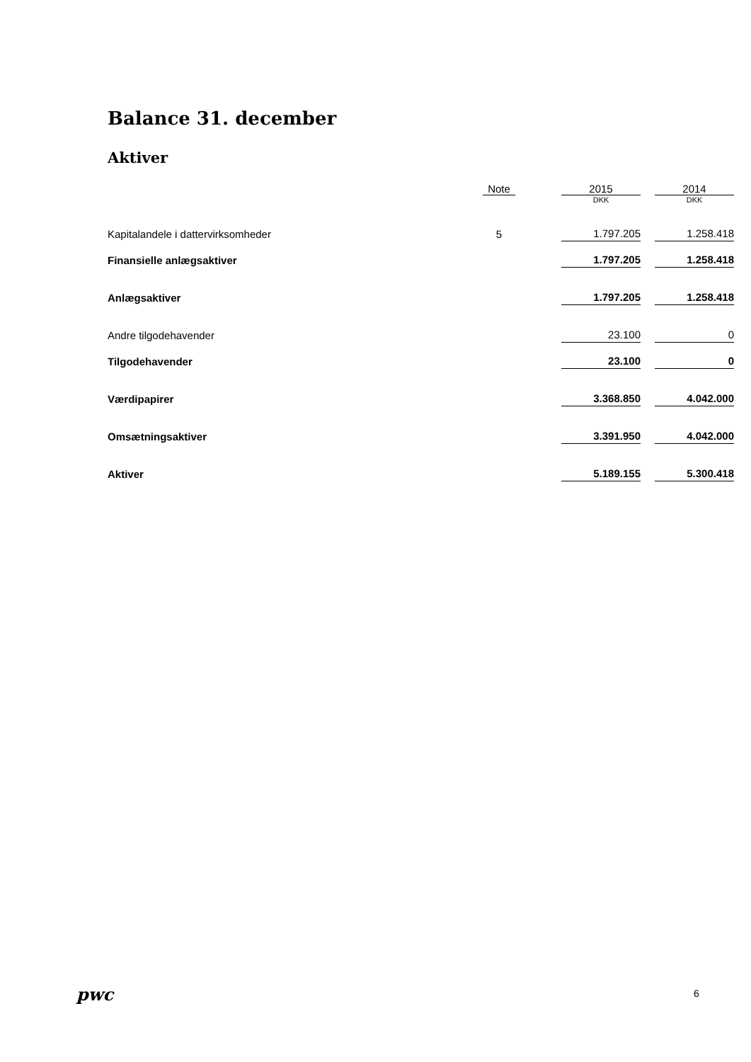Balance 31. december
Aktiver
| | Note | | 2015 | | 2014 |
| --- | --- | --- | --- | --- | --- |
| | | | DKK | | DKK |
| Kapitalandele i dattervirksomheder | 5 | | 1.797.205 | | 1.258.418 |
| Finansielle anlægsaktiver | | | 1.797.205 | | 1.258.418 |
| Anlægsaktiver | | | 1.797.205 | | 1.258.418 |
| Andre tilgodehavender | | | 23.100 | | 0 |
| Tilgodehavender | | | 23.100 | | 0 |
| Værdipapirer | | | 3.368.850 | | 4.042.000 |
| Omsætningsaktiver | | | 3.391.950 | | 4.042.000 |
| Aktiver | | | 5.189.155 | | 5.300.418 |
pwc 6